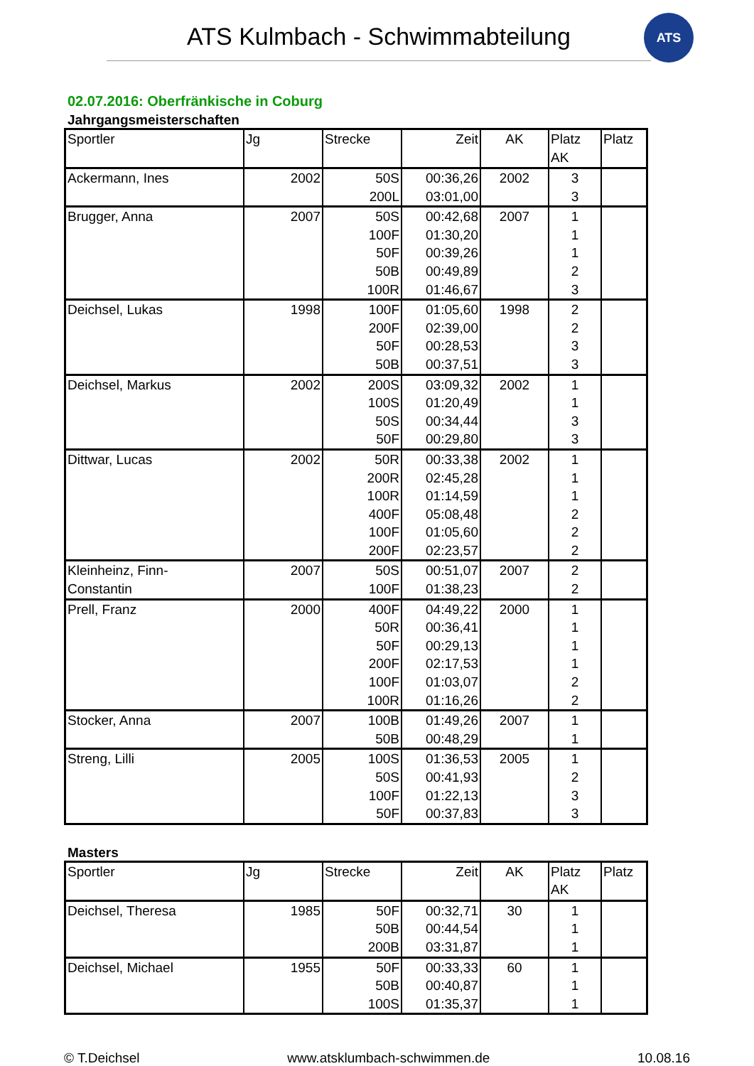ATS Kulmbach - Schwimmabteilung
ATS
02.07.2016: Oberfränkische in Coburg
Jahrgangsmeisterschaften
| Sportler | Jg | Strecke | Zeit | AK | Platz AK | Platz |
| --- | --- | --- | --- | --- | --- | --- |
| Ackermann, Ines | 2002 | 50S | 00:36,26 | 2002 | 3 | |
| | | 200L | 03:01,00 | | 3 | |
| Brugger, Anna | 2007 | 50S | 00:42,68 | 2007 | 1 | |
| | | 100F | 01:30,20 | | 1 | |
| | | 50F | 00:39,26 | | 1 | |
| | | 50B | 00:49,89 | | 2 | |
| | | 100R | 01:46,67 | | 3 | |
| Deichsel, Lukas | 1998 | 100F | 01:05,60 | 1998 | 2 | |
| | | 200F | 02:39,00 | | 2 | |
| | | 50F | 00:28,53 | | 3 | |
| | | 50B | 00:37,51 | | 3 | |
| Deichsel, Markus | 2002 | 200S | 03:09,32 | 2002 | 1 | |
| | | 100S | 01:20,49 | | 1 | |
| | | 50S | 00:34,44 | | 3 | |
| | | 50F | 00:29,80 | | 3 | |
| Dittwar, Lucas | 2002 | 50R | 00:33,38 | 2002 | 1 | |
| | | 200R | 02:45,28 | | 1 | |
| | | 100R | 01:14,59 | | 1 | |
| | | 400F | 05:08,48 | | 2 | |
| | | 100F | 01:05,60 | | 2 | |
| | | 200F | 02:23,57 | | 2 | |
| Kleinheinz, Finn- Constantin | 2007 | 50S | 00:51,07 | 2007 | 2 | |
| | | 100F | 01:38,23 | | 2 | |
| Prell, Franz | 2000 | 400F | 04:49,22 | 2000 | 1 | |
| | | 50R | 00:36,41 | | 1 | |
| | | 50F | 00:29,13 | | 1 | |
| | | 200F | 02:17,53 | | 1 | |
| | | 100F | 01:03,07 | | 2 | |
| | | 100R | 01:16,26 | | 2 | |
| Stocker, Anna | 2007 | 100B | 01:49,26 | 2007 | 1 | |
| | | 50B | 00:48,29 | | 1 | |
| Streng, Lilli | 2005 | 100S | 01:36,53 | 2005 | 1 | |
| | | 50S | 00:41,93 | | 2 | |
| | | 100F | 01:22,13 | | 3 | |
| | | 50F | 00:37,83 | | 3 | |
Masters
| Sportler | Jg | Strecke | Zeit | AK | Platz AK | Platz |
| --- | --- | --- | --- | --- | --- | --- |
| Deichsel, Theresa | 1985 | 50F | 00:32,71 | 30 | 1 | |
| | | 50B | 00:44,54 | | 1 | |
| | | 200B | 03:31,87 | | 1 | |
| Deichsel, Michael | 1955 | 50F | 00:33,33 | 60 | 1 | |
| | | 50B | 00:40,87 | | 1 | |
| | | 100S | 01:35,37 | | 1 | |
© T.Deichsel www.atsklumbach-schwimmen.de 10.08.16